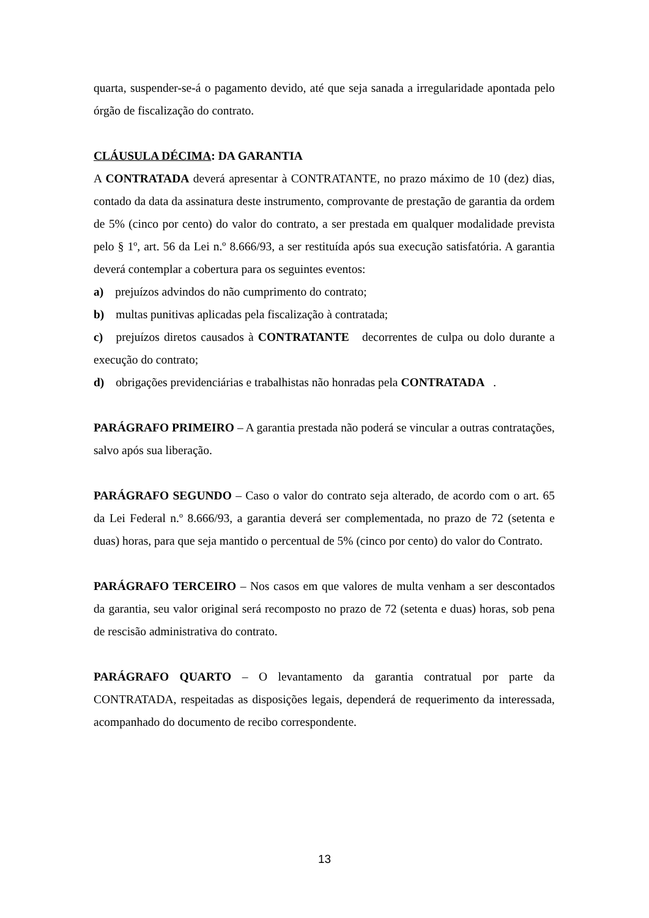quarta, suspender-se-á o pagamento devido, até que seja sanada a irregularidade apontada pelo órgão de fiscalização do contrato.
CLÁUSULA DÉCIMA: DA GARANTIA
A CONTRATADA deverá apresentar à CONTRATANTE, no prazo máximo de 10 (dez) dias, contado da data da assinatura deste instrumento, comprovante de prestação de garantia da ordem de 5% (cinco por cento) do valor do contrato, a ser prestada em qualquer modalidade prevista pelo § 1º, art. 56 da Lei n.º 8.666/93, a ser restituída após sua execução satisfatória. A garantia deverá contemplar a cobertura para os seguintes eventos:
a) prejuízos advindos do não cumprimento do contrato;
b) multas punitivas aplicadas pela fiscalização à contratada;
c) prejuízos diretos causados à CONTRATANTE decorrentes de culpa ou dolo durante a execução do contrato;
d) obrigações previdenciárias e trabalhistas não honradas pela CONTRATADA.
PARÁGRAFO PRIMEIRO – A garantia prestada não poderá se vincular a outras contratações, salvo após sua liberação.
PARÁGRAFO SEGUNDO – Caso o valor do contrato seja alterado, de acordo com o art. 65 da Lei Federal n.º 8.666/93, a garantia deverá ser complementada, no prazo de 72 (setenta e duas) horas, para que seja mantido o percentual de 5% (cinco por cento) do valor do Contrato.
PARÁGRAFO TERCEIRO – Nos casos em que valores de multa venham a ser descontados da garantia, seu valor original será recomposto no prazo de 72 (setenta e duas) horas, sob pena de rescisão administrativa do contrato.
PARÁGRAFO QUARTO – O levantamento da garantia contratual por parte da CONTRATADA, respeitadas as disposições legais, dependerá de requerimento da interessada, acompanhado do documento de recibo correspondente.
13